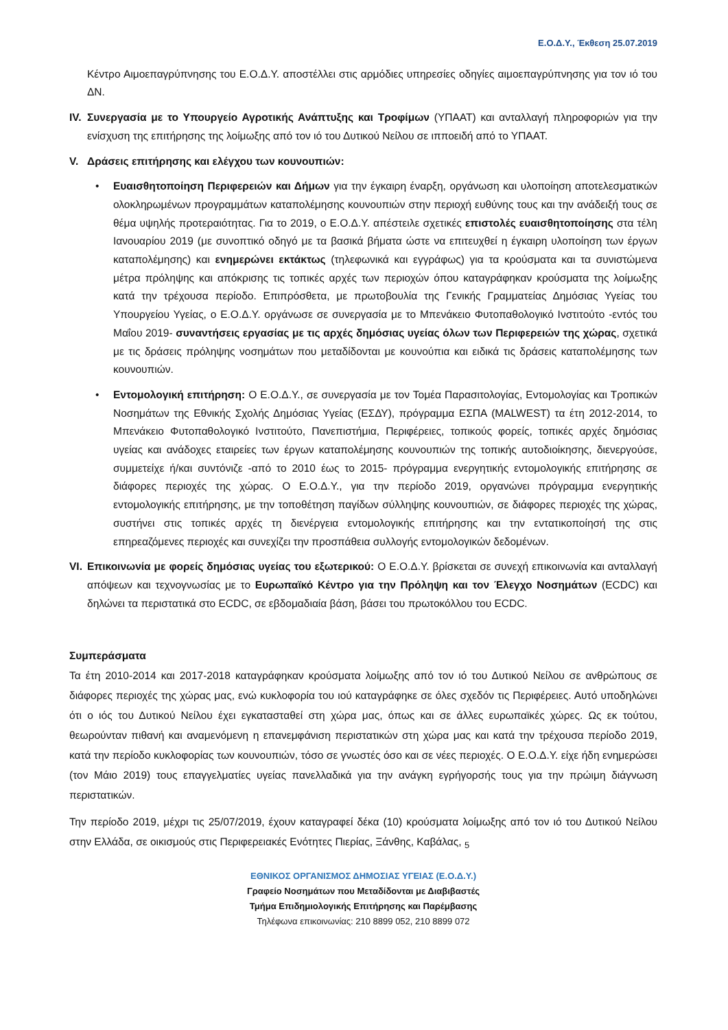Ε.Ο.Δ.Υ., Έκθεση 25.07.2019
Κέντρο Αιμοεπαγρύπνησης του Ε.Ο.Δ.Υ. αποστέλλει στις αρμόδιες υπηρεσίες οδηγίες αιμοεπαγρύπνησης για τον ιό του ΔΝ.
IV.
Συνεργασία με το Υπουργείο Αγροτικής Ανάπτυξης και Τροφίμων (ΥΠΑΑΤ) και ανταλλαγή πληροφοριών για την ενίσχυση της επιτήρησης της λοίμωξης από τον ιό του Δυτικού Νείλου σε ιπποειδή από το ΥΠΑΑΤ.
V. Δράσεις επιτήρησης και ελέγχου των κουνουπιών:
• Ευαισθητοποίηση Περιφερειών και Δήμων για την έγκαιρη έναρξη, οργάνωση και υλοποίηση αποτελεσματικών ολοκληρωμένων προγραμμάτων καταπολέμησης κουνουπιών στην περιοχή ευθύνης τους και την ανάδειξή τους σε θέμα υψηλής προτεραιότητας. Για το 2019, ο Ε.Ο.Δ.Υ. απέστειλε σχετικές επιστολές ευαισθητοποίησης στα τέλη Ιανουαρίου 2019 (με συνοπτικό οδηγό με τα βασικά βήματα ώστε να επιτευχθεί η έγκαιρη υλοποίηση των έργων καταπολέμησης) και ενημερώνει εκτάκτως (τηλεφωνικά και εγγράφως) για τα κρούσματα και τα συνιστώμενα μέτρα πρόληψης και απόκρισης τις τοπικές αρχές των περιοχών όπου καταγράφηκαν κρούσματα της λοίμωξης κατά την τρέχουσα περίοδο. Επιπρόσθετα, με πρωτοβουλία της Γενικής Γραμματείας Δημόσιας Υγείας του Υπουργείου Υγείας, ο Ε.Ο.Δ.Υ. οργάνωσε σε συνεργασία με το Μπενάκειο Φυτοπαθολογικό Ινστιτούτο -εντός του Μαΐου 2019- συναντήσεις εργασίας με τις αρχές δημόσιας υγείας όλων των Περιφερειών της χώρας, σχετικά με τις δράσεις πρόληψης νοσημάτων που μεταδίδονται με κουνούπια και ειδικά τις δράσεις καταπολέμησης των κουνουπιών.
• Εντομολογική επιτήρηση: Ο Ε.Ο.Δ.Υ., σε συνεργασία με τον Τομέα Παρασιτολογίας, Εντομολογίας και Τροπικών Νοσημάτων της Εθνικής Σχολής Δημόσιας Υγείας (ΕΣΔΥ), πρόγραμμα ΕΣΠΑ (MALWEST) τα έτη 2012-2014, το Μπενάκειο Φυτοπαθολογικό Ινστιτούτο, Πανεπιστήμια, Περιφέρειες, τοπικούς φορείς, τοπικές αρχές δημόσιας υγείας και ανάδοχες εταιρείες των έργων καταπολέμησης κουνουπιών της τοπικής αυτοδιοίκησης, διενεργούσε, συμμετείχε ή/και συντόνιζε -από το 2010 έως το 2015- πρόγραμμα ενεργητικής εντομολογικής επιτήρησης σε διάφορες περιοχές της χώρας. Ο Ε.Ο.Δ.Υ., για την περίοδο 2019, οργανώνει πρόγραμμα ενεργητικής εντομολογικής επιτήρησης, με την τοποθέτηση παγίδων σύλληψης κουνουπιών, σε διάφορες περιοχές της χώρας, συστήνει στις τοπικές αρχές τη διενέργεια εντομολογικής επιτήρησης και την εντατικοποίησή της στις επηρεαζόμενες περιοχές και συνεχίζει την προσπάθεια συλλογής εντομολογικών δεδομένων.
VI.
Επικοινωνία με φορείς δημόσιας υγείας του εξωτερικού: Ο Ε.Ο.Δ.Υ. βρίσκεται σε συνεχή επικοινωνία και ανταλλαγή απόψεων και τεχνογνωσίας με το Ευρωπαϊκό Κέντρο για την Πρόληψη και τον Έλεγχο Νοσημάτων (ECDC) και δηλώνει τα περιστατικά στο ECDC, σε εβδομαδιαία βάση, βάσει του πρωτοκόλλου του ECDC.
Συμπεράσματα
Τα έτη 2010-2014 και 2017-2018 καταγράφηκαν κρούσματα λοίμωξης από τον ιό του Δυτικού Νείλου σε ανθρώπους σε διάφορες περιοχές της χώρας μας, ενώ κυκλοφορία του ιού καταγράφηκε σε όλες σχεδόν τις Περιφέρειες. Αυτό υποδηλώνει ότι ο ιός του Δυτικού Νείλου έχει εγκατασταθεί στη χώρα μας, όπως και σε άλλες ευρωπαϊκές χώρες. Ως εκ τούτου, θεωρούνταν πιθανή και αναμενόμενη η επανεμφάνιση περιστατικών στη χώρα μας και κατά την τρέχουσα περίοδο 2019, κατά την περίοδο κυκλοφορίας των κουνουπιών, τόσο σε γνωστές όσο και σε νέες περιοχές. Ο Ε.Ο.Δ.Υ. είχε ήδη ενημερώσει (τον Μάιο 2019) τους επαγγελματίες υγείας πανελλαδικά για την ανάγκη εγρήγορσής τους για την πρώιμη διάγνωση περιστατικών.
Την περίοδο 2019, μέχρι τις 25/07/2019, έχουν καταγραφεί δέκα (10) κρούσματα λοίμωξης από τον ιό του Δυτικού Νείλου στην Ελλάδα, σε οικισμούς στις Περιφερειακές Ενότητες Πιερίας, Ξάνθης, Καβάλας, <sub>5</sub>
ΕΘΝΙΚΟΣ ΟΡΓΑΝΙΣΜΟΣ ΔΗΜΟΣΙΑΣ ΥΓΕΙΑΣ (Ε.Ο.Δ.Υ.)
Γραφείο Νοσημάτων που Μεταδίδονται με Διαβιβαστές
Τμήμα Επιδημιολογικής Επιτήρησης και Παρέμβασης
Τηλέφωνα επικοινωνίας: 210 8899 052, 210 8899 072